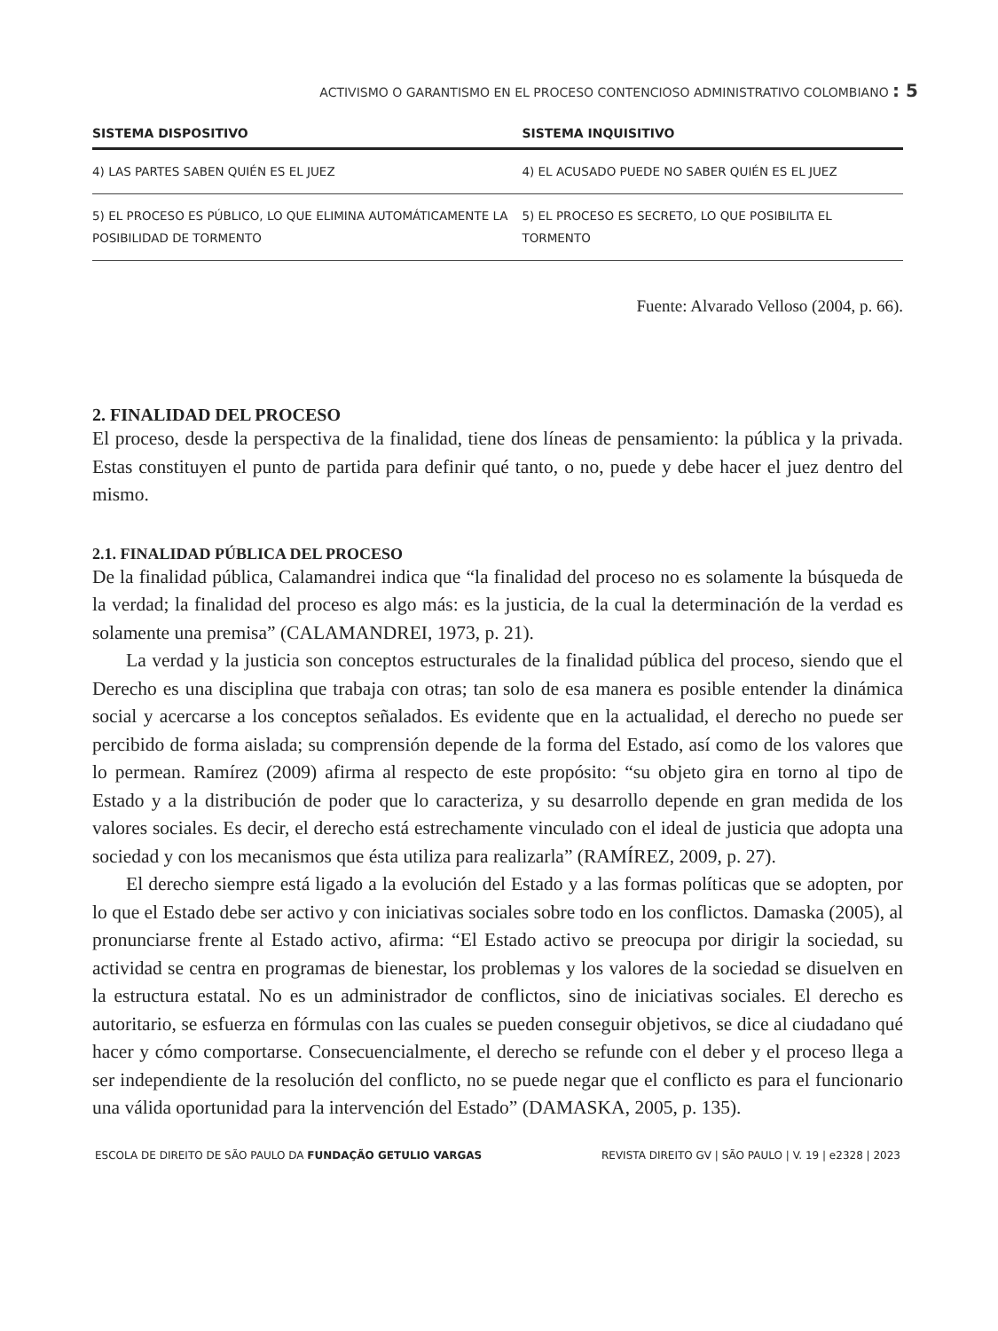ACTIVISMO O GARANTISMO EN EL PROCESO CONTENCIOSO ADMINISTRATIVO COLOMBIANO : 5
| SISTEMA DISPOSITIVO | SISTEMA INQUISITIVO |
| --- | --- |
| 4) LAS PARTES SABEN QUIÉN ES EL JUEZ | 4) EL ACUSADO PUEDE NO SABER QUIÉN ES EL JUEZ |
| 5) EL PROCESO ES PÚBLICO, LO QUE ELIMINA AUTOMÁTICAMENTE LA POSIBILIDAD DE TORMENTO | 5) EL PROCESO ES SECRETO, LO QUE POSIBILITA EL TORMENTO |
Fuente: Alvarado Velloso (2004, p. 66).
2. FINALIDAD DEL PROCESO
El proceso, desde la perspectiva de la finalidad, tiene dos líneas de pensamiento: la pública y la privada. Estas constituyen el punto de partida para definir qué tanto, o no, puede y debe hacer el juez dentro del mismo.
2.1. FINALIDAD PÚBLICA DEL PROCESO
De la finalidad pública, Calamandrei indica que “la finalidad del proceso no es solamente la búsqueda de la verdad; la finalidad del proceso es algo más: es la justicia, de la cual la determinación de la verdad es solamente una premisa” (CALAMANDREI, 1973, p. 21).
La verdad y la justicia son conceptos estructurales de la finalidad pública del proceso, siendo que el Derecho es una disciplina que trabaja con otras; tan solo de esa manera es posible entender la dinámica social y acercarse a los conceptos señalados. Es evidente que en la actualidad, el derecho no puede ser percibido de forma aislada; su comprensión depende de la forma del Estado, así como de los valores que lo permean. Ramírez (2009) afirma al respecto de este propósito: “su objeto gira en torno al tipo de Estado y a la distribución de poder que lo caracteriza, y su desarrollo depende en gran medida de los valores sociales. Es decir, el derecho está estrechamente vinculado con el ideal de justicia que adopta una sociedad y con los mecanismos que ésta utiliza para realizarla” (RAMÍREZ, 2009, p. 27).
El derecho siempre está ligado a la evolución del Estado y a las formas políticas que se adopten, por lo que el Estado debe ser activo y con iniciativas sociales sobre todo en los conflictos. Damaska (2005), al pronunciarse frente al Estado activo, afirma: “El Estado activo se preocupa por dirigir la sociedad, su actividad se centra en programas de bienestar, los problemas y los valores de la sociedad se disuelven en la estructura estatal. No es un administrador de conflictos, sino de iniciativas sociales. El derecho es autoritario, se esfuerza en fórmulas con las cuales se pueden conseguir objetivos, se dice al ciudadano qué hacer y cómo comportarse. Consecuencialmente, el derecho se refunde con el deber y el proceso llega a ser independiente de la resolución del conflicto, no se puede negar que el conflicto es para el funcionario una válida oportunidad para la intervención del Estado” (DAMASKA, 2005, p. 135).
ESCOLA DE DIREITO DE SÃO PAULO DA FUNDAÇÃO GETULIO VARGAS REVISTA DIREITO GV | SÃO PAULO | V. 19 | e2328 | 2023